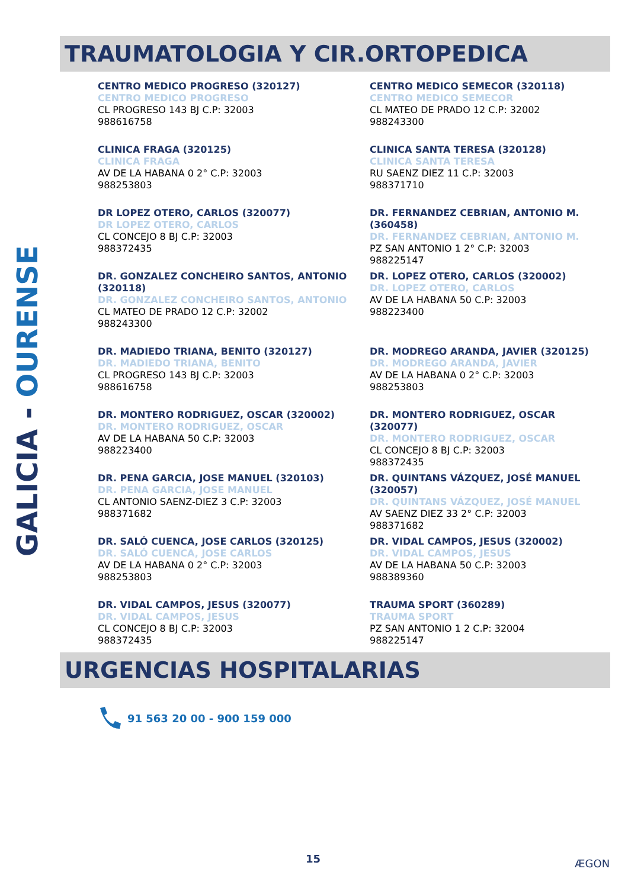GALICIA - OURENSE
TRAUMATOLOGIA Y CIR.ORTOPEDICA
CENTRO MEDICO PROGRESO (320127)
CENTRO MEDICO PROGRESO
CL PROGRESO 143 BJ C.P: 32003
988616758
CENTRO MEDICO SEMECOR (320118)
CENTRO MEDICO SEMECOR
CL MATEO DE PRADO 12 C.P: 32002
988243300
CLINICA FRAGA (320125)
CLINICA FRAGA
AV DE LA HABANA 0 2° C.P: 32003
988253803
CLINICA SANTA TERESA (320128)
CLINICA SANTA TERESA
RU SAENZ DIEZ 11 C.P: 32003
988371710
DR LOPEZ OTERO, CARLOS (320077)
DR LOPEZ OTERO, CARLOS
CL CONCEJO 8 BJ C.P: 32003
988372435
DR. FERNANDEZ CEBRIAN, ANTONIO M. (360458)
DR. FERNANDEZ CEBRIAN, ANTONIO M.
PZ SAN ANTONIO 1 2° C.P: 32003
988225147
DR. GONZALEZ CONCHEIRO SANTOS, ANTONIO (320118)
DR. GONZALEZ CONCHEIRO SANTOS, ANTONIO
CL MATEO DE PRADO 12 C.P: 32002
988243300
DR. LOPEZ OTERO, CARLOS (320002)
DR. LOPEZ OTERO, CARLOS
AV DE LA HABANA 50 C.P: 32003
988223400
DR. MADIEDO TRIANA, BENITO (320127)
DR. MADIEDO TRIANA, BENITO
CL PROGRESO 143 BJ C.P: 32003
988616758
DR. MODREGO ARANDA, JAVIER (320125)
DR. MODREGO ARANDA, JAVIER
AV DE LA HABANA 0 2° C.P: 32003
988253803
DR. MONTERO RODRIGUEZ, OSCAR (320002)
DR. MONTERO RODRIGUEZ, OSCAR
AV DE LA HABANA 50 C.P: 32003
988223400
DR. MONTERO RODRIGUEZ, OSCAR (320077)
DR. MONTERO RODRIGUEZ, OSCAR
CL CONCEJO 8 BJ C.P: 32003
988372435
DR. PENA GARCIA, JOSE MANUEL (320103)
DR. PENA GARCIA, JOSE MANUEL
CL ANTONIO SAENZ-DIEZ 3 C.P: 32003
988371682
DR. QUINTANS VÁZQUEZ, JOSÉ MANUEL (320057)
DR. QUINTANS VÁZQUEZ, JOSÉ MANUEL
AV SAENZ DIEZ 33 2° C.P: 32003
988371682
DR. SALÓ CUENCA, JOSE CARLOS (320125)
DR. SALÓ CUENCA, JOSE CARLOS
AV DE LA HABANA 0 2° C.P: 32003
988253803
DR. VIDAL CAMPOS, JESUS (320002)
DR. VIDAL CAMPOS, JESUS
AV DE LA HABANA 50 C.P: 32003
988389360
DR. VIDAL CAMPOS, JESUS (320077)
DR. VIDAL CAMPOS, JESUS
CL CONCEJO 8 BJ C.P: 32003
988372435
TRAUMA SPORT (360289)
TRAUMA SPORT
PZ SAN ANTONIO 1 2 C.P: 32004
988225147
URGENCIAS HOSPITALARIAS
91 563 20 00 - 900 159 000
15 ÆGON